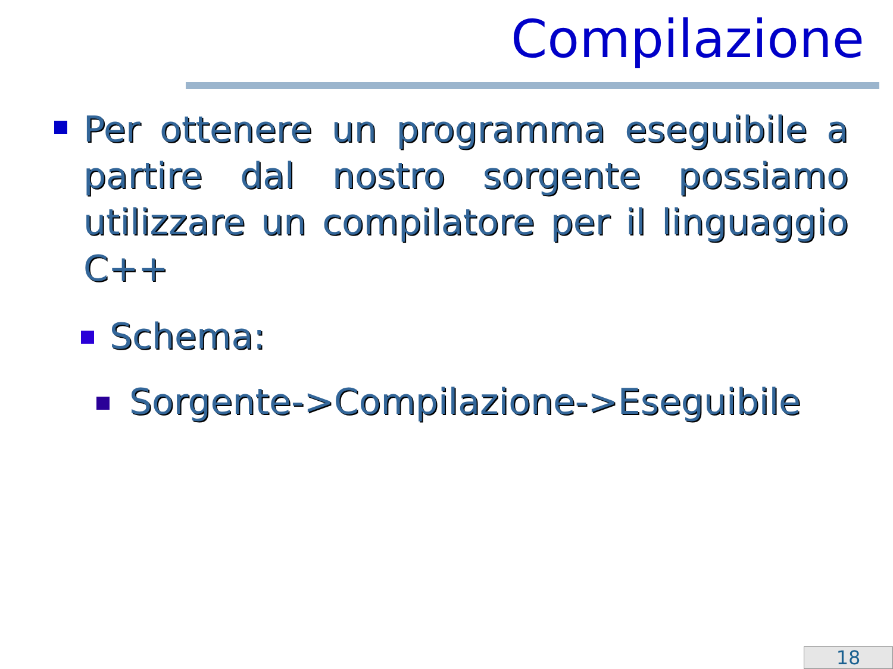Compilazione
Per ottenere un programma eseguibile a partire dal nostro sorgente possiamo utilizzare un compilatore per il linguaggio C++
Schema:
Sorgente->Compilazione->Eseguibile
18